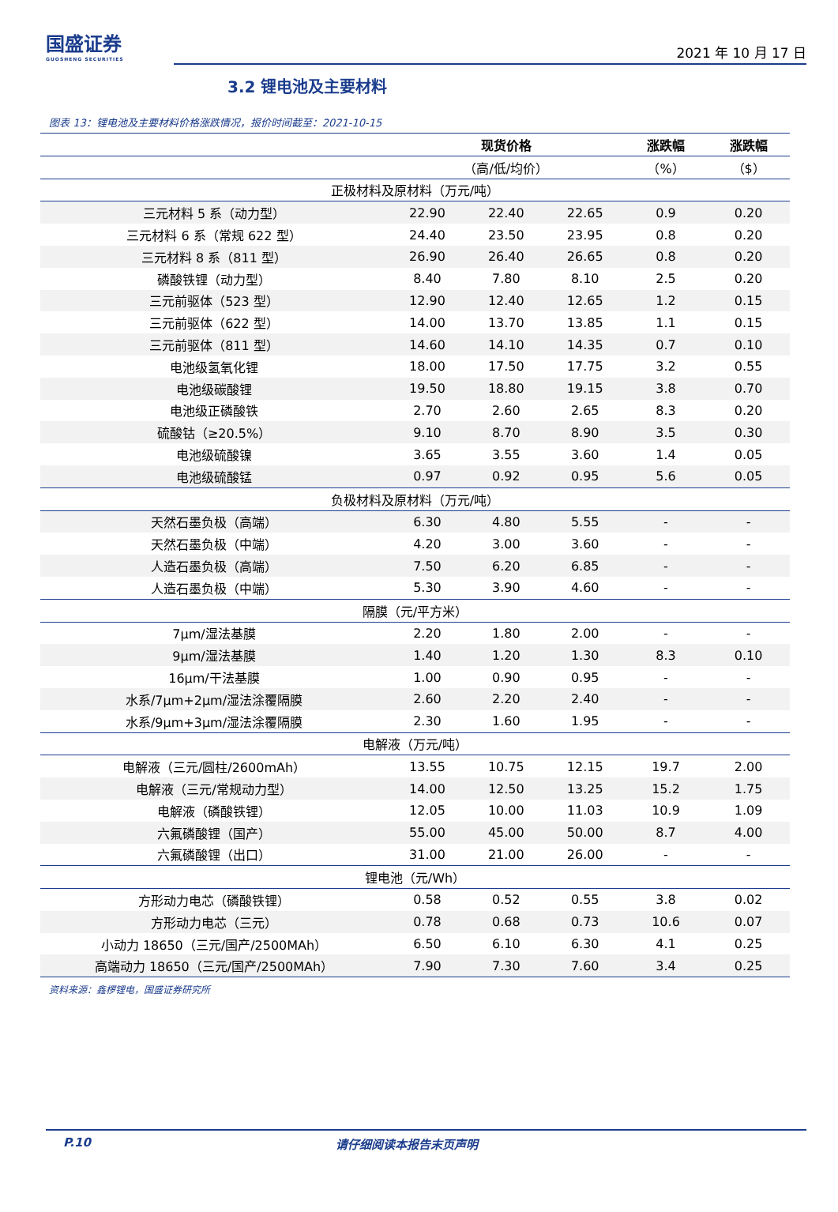国盛证券
GUOSHENG SECURITIES
2021 年 10 月 17 日
3.2 锂电池及主要材料
图表 13：锂电池及主要材料价格涨跌情况，报价时间截至：2021-10-15
| | 现货价格 | | | 涨跌幅 | 涨跌幅 |
| --- | --- | --- | --- | --- | --- |
| | （高/低/均价） | | | （%） | （$） |
| 正极材料及原材料（万元/吨） | | | | | |
| 三元材料 5 系（动力型） | 22.90 | 22.40 | 22.65 | 0.9 | 0.20 |
| 三元材料 6 系（常规 622 型） | 24.40 | 23.50 | 23.95 | 0.8 | 0.20 |
| 三元材料 8 系（811 型） | 26.90 | 26.40 | 26.65 | 0.8 | 0.20 |
| 磷酸铁锂（动力型） | 8.40 | 7.80 | 8.10 | 2.5 | 0.20 |
| 三元前驱体（523 型） | 12.90 | 12.40 | 12.65 | 1.2 | 0.15 |
| 三元前驱体（622 型） | 14.00 | 13.70 | 13.85 | 1.1 | 0.15 |
| 三元前驱体（811 型） | 14.60 | 14.10 | 14.35 | 0.7 | 0.10 |
| 电池级氢氧化锂 | 18.00 | 17.50 | 17.75 | 3.2 | 0.55 |
| 电池级碳酸锂 | 19.50 | 18.80 | 19.15 | 3.8 | 0.70 |
| 电池级正磷酸铁 | 2.70 | 2.60 | 2.65 | 8.3 | 0.20 |
| 硫酸钴（≥20.5%） | 9.10 | 8.70 | 8.90 | 3.5 | 0.30 |
| 电池级硫酸镍 | 3.65 | 3.55 | 3.60 | 1.4 | 0.05 |
| 电池级硫酸锰 | 0.97 | 0.92 | 0.95 | 5.6 | 0.05 |
| 负极材料及原材料（万元/吨） | | | | | |
| 天然石墨负极（高端） | 6.30 | 4.80 | 5.55 | - | - |
| 天然石墨负极（中端） | 4.20 | 3.00 | 3.60 | - | - |
| 人造石墨负极（高端） | 7.50 | 6.20 | 6.85 | - | - |
| 人造石墨负极（中端） | 5.30 | 3.90 | 4.60 | - | - |
| 隔膜（元/平方米） | | | | | |
| 7μm/湿法基膜 | 2.20 | 1.80 | 2.00 | - | - |
| 9μm/湿法基膜 | 1.40 | 1.20 | 1.30 | 8.3 | 0.10 |
| 16μm/干法基膜 | 1.00 | 0.90 | 0.95 | - | - |
| 水系/7μm+2μm/湿法涂覆隔膜 | 2.60 | 2.20 | 2.40 | - | - |
| 水系/9μm+3μm/湿法涂覆隔膜 | 2.30 | 1.60 | 1.95 | - | - |
| 电解液（万元/吨） | | | | | |
| 电解液（三元/圆柱/2600mAh） | 13.55 | 10.75 | 12.15 | 19.7 | 2.00 |
| 电解液（三元/常规动力型） | 14.00 | 12.50 | 13.25 | 15.2 | 1.75 |
| 电解液（磷酸铁锂） | 12.05 | 10.00 | 11.03 | 10.9 | 1.09 |
| 六氟磷酸锂（国产） | 55.00 | 45.00 | 50.00 | 8.7 | 4.00 |
| 六氟磷酸锂（出口） | 31.00 | 21.00 | 26.00 | - | - |
| 锂电池（元/Wh） | | | | | |
| 方形动力电芯（磷酸铁锂） | 0.58 | 0.52 | 0.55 | 3.8 | 0.02 |
| 方形动力电芯（三元） | 0.78 | 0.68 | 0.73 | 10.6 | 0.07 |
| 小动力 18650（三元/国产/2500MAh） | 6.50 | 6.10 | 6.30 | 4.1 | 0.25 |
| 高端动力 18650（三元/国产/2500MAh） | 7.90 | 7.30 | 7.60 | 3.4 | 0.25 |
资料来源：鑫椤锂电，国盛证券研究所
P.10 请仔细阅读本报告末页声明